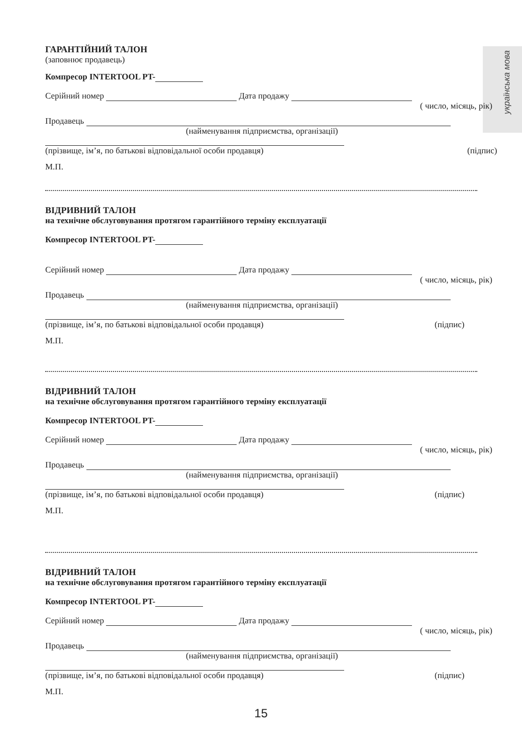українська мова
ГАРАНТІЙНИЙ ТАЛОН
(заповнює продавець)
Компресор INTERTOOL PT-
Серійний номер Дата продажу
( число, місяць, рік)
Продавець
(найменування підприємства, організації)
(прізвище, ім’я, по батькові відповідальної особи продавця) (підпис)
М.П.
ВІДРИВНИЙ ТАЛОН
на технічне обслуговування протягом гарантійного терміну експлуатації
Компресор INTERTOOL PT-
Серійний номер Дата продажу
( число, місяць, рік)
Продавець
(найменування підприємства, організації)
(прізвище, ім’я, по батькові відповідальної особи продавця) (підпис)
М.П.
ВІДРИВНИЙ ТАЛОН
на технічне обслуговування протягом гарантійного терміну експлуатації
Компресор INTERTOOL PT-
Серійний номер Дата продажу
( число, місяць, рік)
Продавець
(найменування підприємства, організації)
(прізвище, ім’я, по батькові відповідальної особи продавця) (підпис)
М.П.
ВІДРИВНИЙ ТАЛОН
на технічне обслуговування протягом гарантійного терміну експлуатації
Компресор INTERTOOL PT-
Серійний номер Дата продажу
( число, місяць, рік)
Продавець
(найменування підприємства, організації)
(прізвище, ім’я, по батькові відповідальної особи продавця) (підпис)
М.П.
15